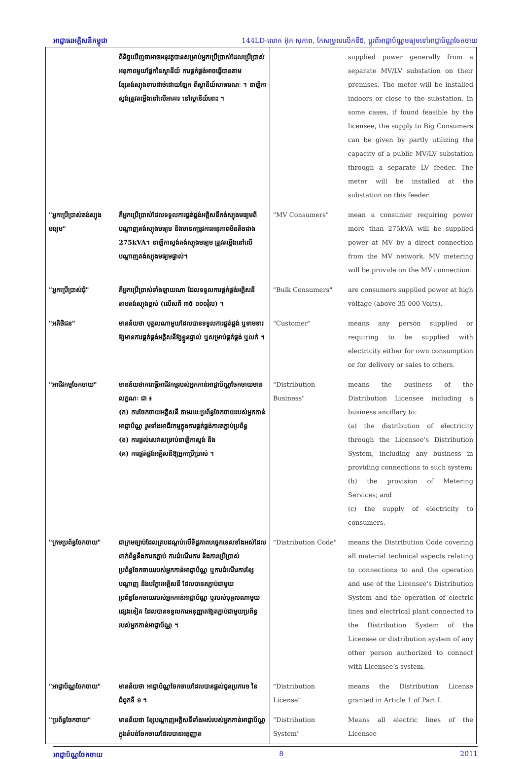អាជ្ញាធរអគ្គិសនីកម្ពុជា 144LD-លោក អ៊ុក សុភាព, កែសម្រួលលើកទី៥, ប្តូរពីអាជ្ញាប័ណ្ណមធ្យមទៅអាជ្ញាប័ណ្ណចែកចាយ
| | ពីនិច្ចយើញថាអាចអនុវត្តបានសម្រាប់អ្នកប្រើប្រាស់ដែលប្រើប្រាស់អនុភាពមួយផ្នែកនៃស្ថានីយ៍ ការផ្គត់ផ្គង់អាចធ្វើបានតាមខ្សែតង់ស្យុងទាបដាច់ដោយឡែក ពីស្ថានីយ៍សាធារណៈ ។ នាឡិកាស្ទង់ត្រូវតម្លើងនៅលើអាគារ នៅស្ថានីយ៍នោះ ។ | | supplied power generally from a separate MV/LV substation on their premises. The meter will be installed indoors or close to the substation. In some cases, if found feasible by the licensee, the supply to Big Consumers can be given by partly utilizing the capacity of a public MV/LV substation through a separate LV feeder. The meter will be installed at the substation on this feeder. |
| "អ្នកប្រើប្រាស់តង់ស្យុងមធ្យម" | គឺអ្នកប្រើប្រាស់ដែលទទួលការផ្គត់ផ្គង់អគ្គិសនីតង់ស្យុងមធ្យមពីបណ្តាញតង់ស្យុងមធ្យម និងមានតម្រូវការអនុភាពមិនតិចជាង 275kVA។ នាឡិកាស្ទង់តង់ស្យុងមធ្យម ត្រូវតម្លើងនៅលើបណ្តាញតង់ស្យុងមធ្យមផ្ទាល់។ | "MV Consumers" | mean a consumer requiring power more than 275kVA will be supplied power at MV by a direct connection from the MV network. MV metering will be provide on the MV connection. |
| "អ្នកប្រើប្រាស់ដុំ" | គឺអ្នកប្រើប្រាស់ទាំងឡាយណា ដែលទទួលការផ្គត់ផ្គង់អគ្គិសនីតាមតង់ស្យុងខ្ពស់ (លើសពី ៣៥ ០០០វ៉ុល) ។ | "Bulk Consumers" | are consumers supplied power at high voltage (above 35 000 Volts). |
| "អតិថិជន" | មានន័យថា បុគ្គលណាមួយដែលបានទទួលការផ្គត់ផ្គង់ ឬទាមទារឱ្យមានការផ្គត់ផ្គង់អគ្គិសនីឱ្យខ្លួនផ្ទាល់ ឬសម្រាប់ផ្គត់ផ្គង់ ឬលក់ ។ | "Customer" | means any person supplied or requiring to be supplied with electricity either for own consumption or for delivery or sales to others. |
| "អាជីវកម្មចែកចាយ" | មានន័យថាការធ្វើអាជីវកម្មរបស់អ្នកកាន់អាជ្ញាប័ណ្ណចែកចាយមានលក្ខណៈ ជា ៖ (ក) ការចែកចាយអគ្គិសនី តាមរយៈប្រព័ន្ធចែកចាយរបស់អ្នកកាន់អាជ្ញាប័ណ្ណ រួមទាំងអាជីវកម្មក្នុងការផ្គត់ផ្គង់ការតភ្ជាប់ប្រព័ន្ធ (ខ) ការផ្តល់សេវាសម្រាប់នាឡិកាស្ទង់ និង (គ) ការផ្គត់ផ្គង់អគ្គិសនីឱ្យអ្នកប្រើប្រាស់ ។ | "Distribution Business" | means the business of the Distribution Licensee including a business ancillary to: (a) the distribution of electricity through the Licensee’s Distribution System, including any business in providing connections to such system; (b) the provision of Metering Services; and (c) the supply of electricity to consumers. |
| "ក្រមប្រព័ន្ធចែកចាយ" | ជាក្រមច្បាប់ដែលគ្របដណ្តប់លើទិដ្ឋភាពបច្ចេកទេសទាំងអស់ដែលពាក់ព័ន្ធនឹងការតភ្ជាប់ ការដំណើរការ និងការប្រើប្រាស់ប្រព័ន្ធចែកចាយរបស់អ្នកកាន់អាជ្ញាប័ណ្ណ ឬការដំណើរការខ្សែបណ្តាញ និងបរិក្ខារអគ្គិសនី ដែលបានតភ្ជាប់ជាមួយប្រព័ន្ធចែកចាយរបស់អ្នកកាន់អាជ្ញាប័ណ្ណ ឬរបស់បុគ្គលណាមួយផ្សេងទៀត ដែលបានទទួលការអនុញ្ញាតឱ្យតភ្ជាប់ជាមួយប្រព័ន្ធរបស់អ្នកកាន់អាជ្ញាប័ណ្ណ ។ | "Distribution Code" | means the Distribution Code covering all material technical aspects relating to connections to and the operation and use of the Licensee's Distribution System and the operation of electric lines and electrical plant connected to the Distribution System of the Licensee or distribution system of any other person authorized to connect with Licensee’s system. |
| "អាជ្ញាប័ណ្ណចែកចាយ" | មានន័យថា អាជ្ញាប័ណ្ណចែកចាយដែលបានផ្តល់ជូនប្រការ១ នៃជំពូកទី ១ ។ | "Distribution License" | means the Distribution License granted in Article 1 of Part I. |
| "ប្រព័ន្ធចែកចាយ" | មានន័យថា ខ្សែបណ្តាញអគ្គិសនីទាំងអស់របស់អ្នកកាន់អាជ្ញាប័ណ្ណក្នុងតំបន់ចែកចាយដែលបានអនុញ្ញាត | "Distribution System" | Means all electric lines of the Licensee |
អាជ្ញាប័ណ្ណចែកចាយ 8 2011